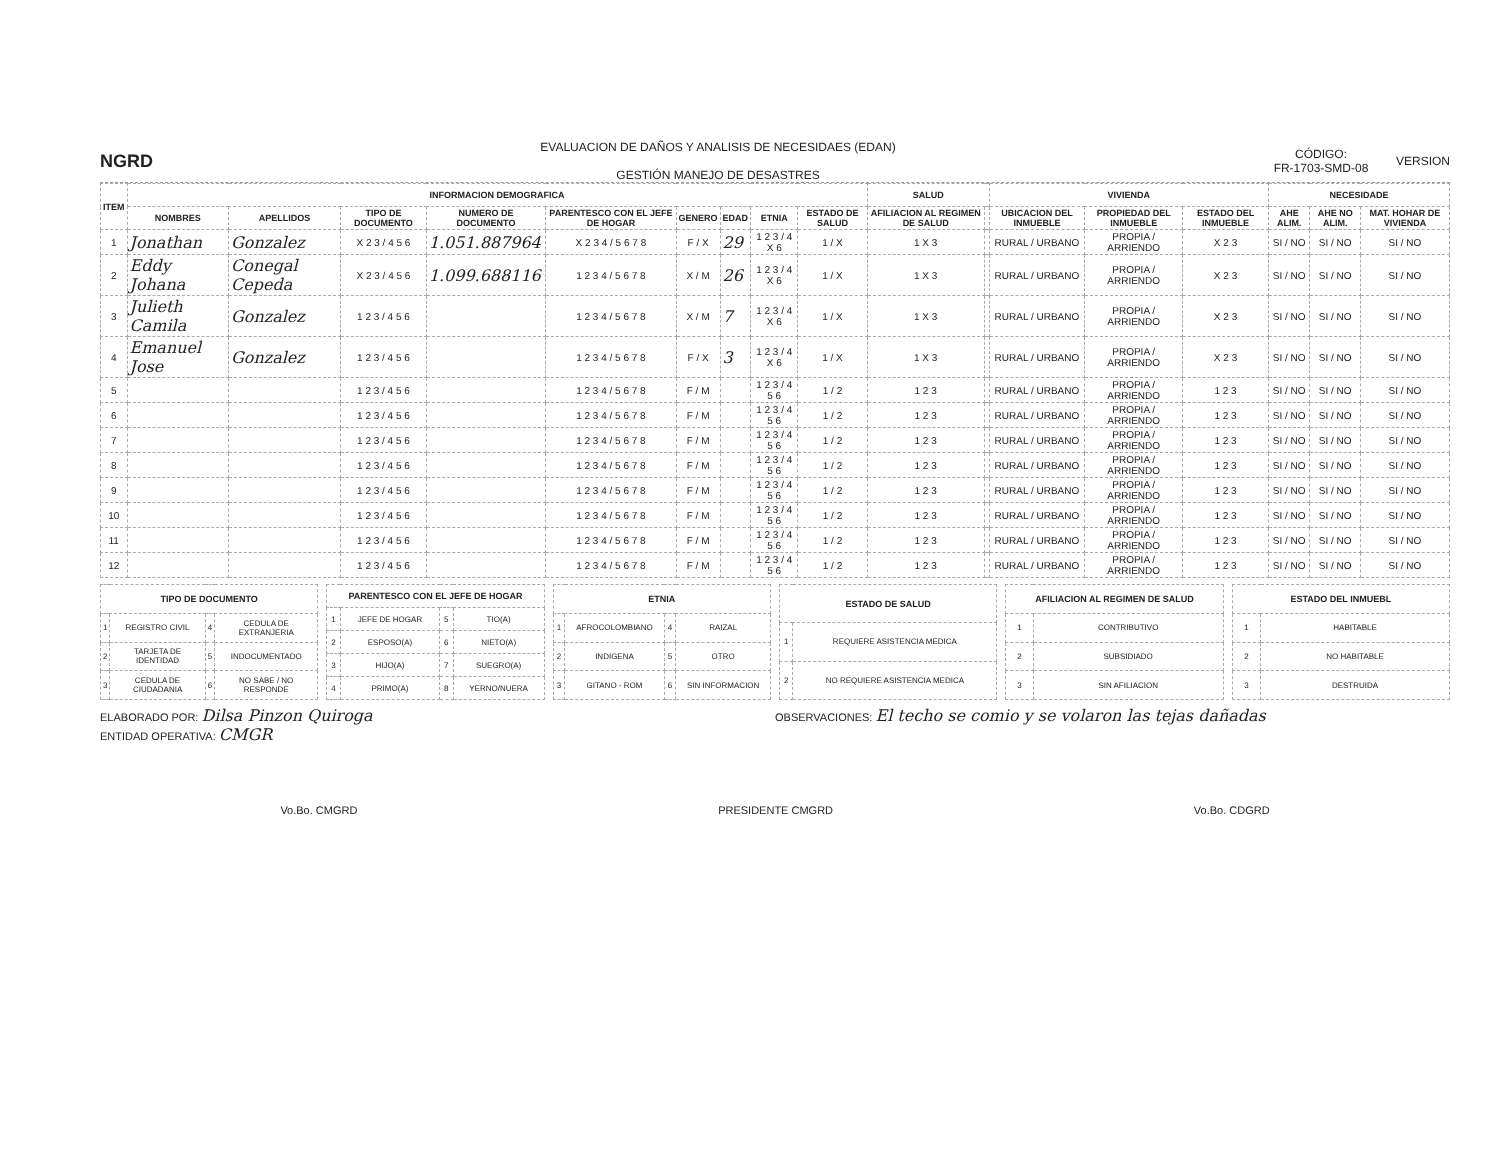NGRD
EVALUACION DE DAÑOS Y ANALISIS DE NECESIDAES (EDAN)
GESTIÓN MANEJO DE DESASTRES
CÓDIGO:
FR-1703-SMD-08
VERSION
| ITEM | INFORMACION DEMOGRAFICA | | | | | | | | | SALUD | | VIVIENDA | | | NECESIDADE | | |
| --- | --- | --- | --- | --- | --- | --- | --- | --- | --- | --- | --- | --- | --- | --- | --- | --- | --- |
| | NOMBRES | APELLIDOS | TIPO DE DOCUMENTO | NUMERO DE DOCUMENTO | PARENTESCO CON EL JEFE DE HOGAR | GENERO | EDAD | ETNIA | ESTADO DE SALUD | AFILIACION AL REGIMEN DE SALUD | | UBICACION DEL INMUEBLE | PROPIEDAD DEL INMUEBLE | ESTADO DEL INMUEBLE | AHE ALIM. | AHE NO ALIM. | MAT. HOHAR DE VIVIENDA |
| 1 | Jonathan | Gonzalez | X 2 3 / 4 5 6 | 1.051.887964 | X 2 3 4 / 5 6 7 8 | F / X | 29 | 1 2 3 / 4 X 6 | 1 / X | 1 X 3 | | RURAL / URBANO | PROPIA / ARRIENDO | X 2 3 | SI / NO | SI / NO | SI / NO |
| 2 | Eddy Johana | Conegal Cepeda | X 2 3 / 4 5 6 | 1.099.688116 | 1 2 3 4 / 5 6 7 8 | X / M | 26 | 1 2 3 / 4 X 6 | 1 / X | 1 X 3 | | RURAL / URBANO | PROPIA / ARRIENDO | X 2 3 | SI / NO | SI / NO | SI / NO |
| 3 | Julieth Camila | Gonzalez | 1 2 3 / 4 5 6 | | 1 2 3 4 / 5 6 7 8 | X / M | 7 | 1 2 3 / 4 X 6 | 1 / X | 1 X 3 | | RURAL / URBANO | PROPIA / ARRIENDO | X 2 3 | SI / NO | SI / NO | SI / NO |
| 4 | Emanuel Jose | Gonzalez | 1 2 3 / 4 5 6 | | 1 2 3 4 / 5 6 7 8 | F / X | 3 | 1 2 3 / 4 X 6 | 1 / X | 1 X 3 | | RURAL / URBANO | PROPIA / ARRIENDO | X 2 3 | SI / NO | SI / NO | SI / NO |
| 5 | | | 1 2 3 / 4 5 6 | | 1 2 3 4 / 5 6 7 8 | F / M | | 1 2 3 / 4 5 6 | 1 / 2 | 1 2 3 | | RURAL / URBANO | PROPIA / ARRIENDO | 1 2 3 | SI / NO | SI / NO | SI / NO |
| 6 | | | 1 2 3 / 4 5 6 | | 1 2 3 4 / 5 6 7 8 | F / M | | 1 2 3 / 4 5 6 | 1 / 2 | 1 2 3 | | RURAL / URBANO | PROPIA / ARRIENDO | 1 2 3 | SI / NO | SI / NO | SI / NO |
| 7 | | | 1 2 3 / 4 5 6 | | 1 2 3 4 / 5 6 7 8 | F / M | | 1 2 3 / 4 5 6 | 1 / 2 | 1 2 3 | | RURAL / URBANO | PROPIA / ARRIENDO | 1 2 3 | SI / NO | SI / NO | SI / NO |
| 8 | | | 1 2 3 / 4 5 6 | | 1 2 3 4 / 5 6 7 8 | F / M | | 1 2 3 / 4 5 6 | 1 / 2 | 1 2 3 | | RURAL / URBANO | PROPIA / ARRIENDO | 1 2 3 | SI / NO | SI / NO | SI / NO |
| 9 | | | 1 2 3 / 4 5 6 | | 1 2 3 4 / 5 6 7 8 | F / M | | 1 2 3 / 4 5 6 | 1 / 2 | 1 2 3 | | RURAL / URBANO | PROPIA / ARRIENDO | 1 2 3 | SI / NO | SI / NO | SI / NO |
| 10 | | | 1 2 3 / 4 5 6 | | 1 2 3 4 / 5 6 7 8 | F / M | | 1 2 3 / 4 5 6 | 1 / 2 | 1 2 3 | | RURAL / URBANO | PROPIA / ARRIENDO | 1 2 3 | SI / NO | SI / NO | SI / NO |
| 11 | | | 1 2 3 / 4 5 6 | | 1 2 3 4 / 5 6 7 8 | F / M | | 1 2 3 / 4 5 6 | 1 / 2 | 1 2 3 | | RURAL / URBANO | PROPIA / ARRIENDO | 1 2 3 | SI / NO | SI / NO | SI / NO |
| 12 | | | 1 2 3 / 4 5 6 | | 1 2 3 4 / 5 6 7 8 | F / M | | 1 2 3 / 4 5 6 | 1 / 2 | 1 2 3 | | RURAL / URBANO | PROPIA / ARRIENDO | 1 2 3 | SI / NO | SI / NO | SI / NO |
| TIPO DE DOCUMENTO | | | |
| --- | --- | --- | --- |
| 1 | REGISTRO CIVIL | 4 | CEDULA DE EXTRANJERIA |
| 2 | TARJETA DE IDENTIDAD | 5 | INDOCUMENTADO |
| 3 | CEDULA DE CIUDADANIA | 6 | NO SABE / NO RESPONDE |
| PARENTESCO CON EL JEFE DE HOGAR | | | |
| --- | --- | --- | --- |
| 1 | JEFE DE HOGAR | 5 | TIO(A) |
| 2 | ESPOSO(A) | 6 | NIETO(A) |
| 3 | HIJO(A) | 7 | SUEGRO(A) |
| 4 | PRIMO(A) | 8 | YERNO/NUERA |
| ETNIA | | | |
| --- | --- | --- | --- |
| 1 | AFROCOLOMBIANO | 4 | RAIZAL |
| 2 | INDIGENA | 5 | OTRO |
| 3 | GITANO - ROM | 6 | SIN INFORMACION |
| ESTADO DE SALUD | |
| --- | --- |
| 1 | REQUIERE ASISTENCIA MEDICA |
| 2 | NO REQUIERE ASISTENCIA MEDICA |
| AFILIACION AL REGIMEN DE SALUD | |
| --- | --- |
| 1 | CONTRIBUTIVO |
| 2 | SUBSIDIADO |
| 3 | SIN AFILIACION |
| ESTADO DEL INMUEBL | |
| --- | --- |
| 1 | HABITABLE |
| 2 | NO HABITABLE |
| 3 | DESTRUIDA |
ELABORADO POR: Dilsa Pinzon Quiroga
ENTIDAD OPERATIVA: CMGR
OBSERVACIONES: El techo se comio y se volaron las tejas dañadas
Vo.Bo. CMGRD PRESIDENTE CMGRD Vo.Bo. CDGRD